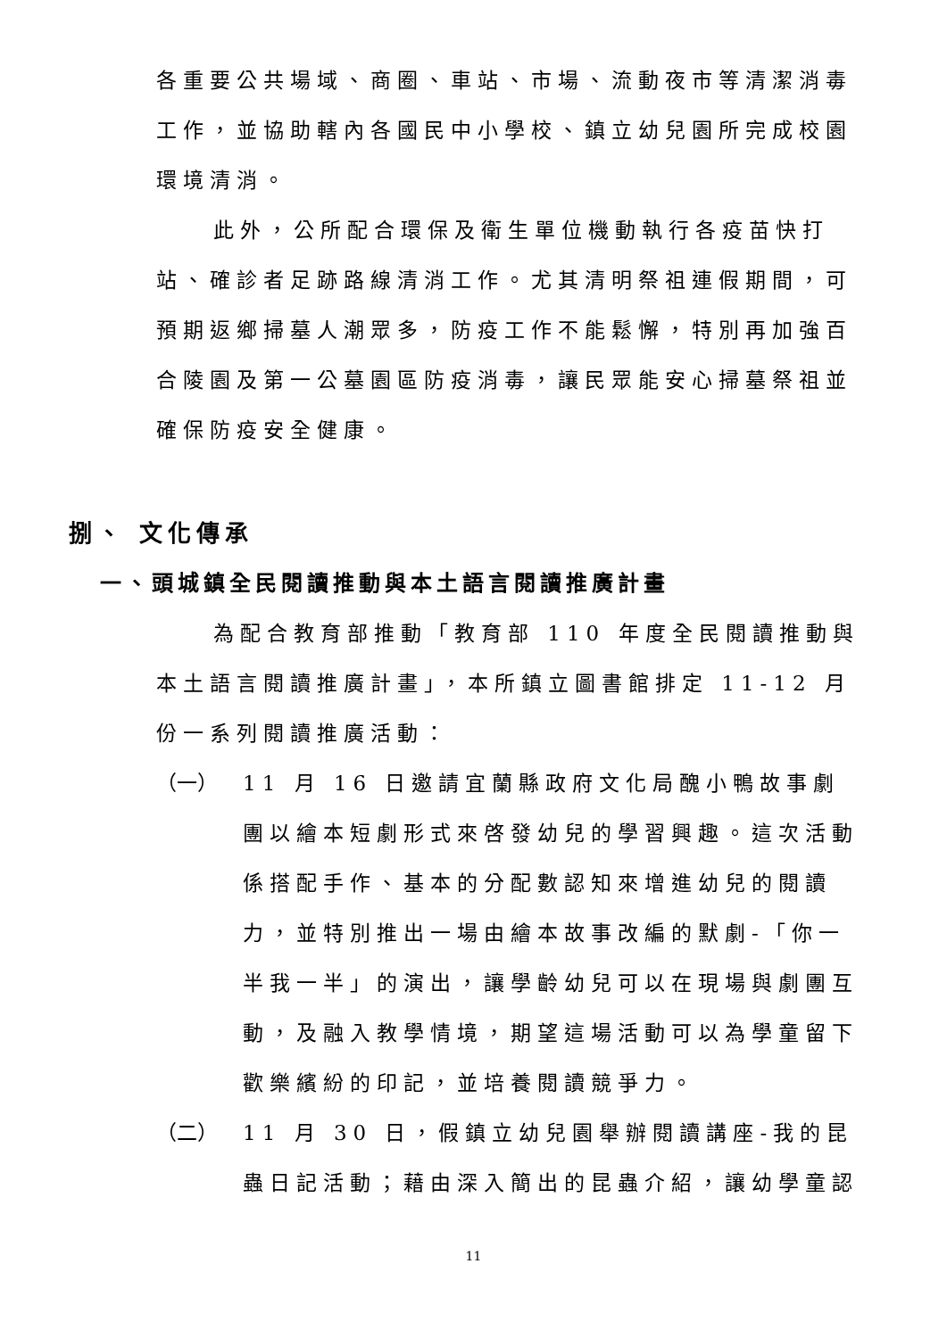各重要公共場域、商圈、車站、市場、流動夜市等清潔消毒工作，並協助轄內各國民中小學校、鎮立幼兒園所完成校園環境清消。
此外，公所配合環保及衛生單位機動執行各疫苗快打站、確診者足跡路線清消工作。尤其清明祭祖連假期間，可預期返鄉掃墓人潮眾多，防疫工作不能鬆懈，特別再加強百合陵園及第一公墓園區防疫消毒，讓民眾能安心掃墓祭祖並確保防疫安全健康。
捌、 文化傳承
一、頭城鎮全民閱讀推動與本土語言閱讀推廣計畫
為配合教育部推動「教育部 110 年度全民閱讀推動與本土語言閱讀推廣計畫」，本所鎮立圖書館排定 11-12 月份一系列閱讀推廣活動：
（一） 11 月 16 日邀請宜蘭縣政府文化局醜小鴨故事劇團以繪本短劇形式來啓發幼兒的學習興趣。這次活動係搭配手作、基本的分配數認知來增進幼兒的閱讀力，並特別推出一場由繪本故事改編的默劇-「你一半我一半」的演出，讓學齡幼兒可以在現場與劇團互動，及融入教學情境，期望這場活動可以為學童留下歡樂繽紛的印記，並培養閱讀競爭力。
（二） 11 月 30 日，假鎮立幼兒園舉辦閱讀講座-我的昆蟲日記活動；藉由深入簡出的昆蟲介紹，讓幼學童認
11